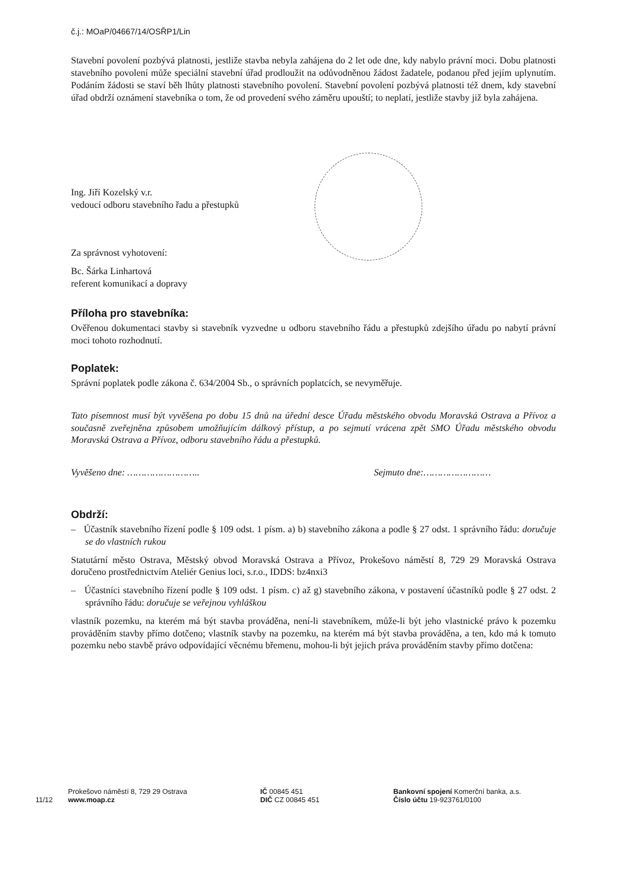č.j.: MOaP/04667/14/OSŘP1/Lin
Stavební povolení pozbývá platnosti, jestliže stavba nebyla zahájena do 2 let ode dne, kdy nabylo právní moci. Dobu platnosti stavebního povolení může speciální stavební úřad prodloužit na odůvodněnou žádost žadatele, podanou před jejím uplynutím. Podáním žádosti se staví běh lhůty platnosti stavebního povolení. Stavební povolení pozbývá platnosti též dnem, kdy stavební úřad obdrží oznámení stavebníka o tom, že od provedení svého záměru upouští; to neplatí, jestliže stavby již byla zahájena.
Ing. Jiří Kozelský v.r.
vedoucí odboru stavebního řadu a přestupků
Za správnost vyhotovení:
Bc. Šárka Linhartová
referent komunikací a dopravy
Příloha pro stavebníka:
Ověřenou dokumentaci stavby si stavebník vyzvedne u odboru stavebního řádu a přestupků zdejšího úřadu po nabytí právní moci tohoto rozhodnutí.
Poplatek:
Správní poplatek podle zákona č. 634/2004 Sb., o správních poplatcích, se nevyměřuje.
Tato písemnost musí být vyvěšena po dobu 15 dnů na úřední desce Úřadu městského obvodu Moravská Ostrava a Přívoz a současně zveřejněna způsobem umožňujícím dálkový přístup, a po sejmutí vrácena zpět SMO Úřadu městského obvodu Moravská Ostrava a Přívoz, odboru stavebního řádu a přestupků.
Vyvěšeno dne: …………………….. Sejmuto dne:……………………
Obdrží:
– Účastník stavebního řízení podle § 109 odst. 1 písm. a) b) stavebního zákona a podle § 27 odst. 1 správního řádu: doručuje se do vlastních rukou
Statutární město Ostrava, Městský obvod Moravská Ostrava a Přívoz, Prokešovo náměstí 8, 729 29 Moravská Ostrava doručeno prostřednictvím Ateliér Genius loci, s.r.o., IDDS: bz4nxi3
– Účastníci stavebního řízení podle § 109 odst. 1 písm. c) až g) stavebního zákona, v postavení účastníků podle § 27 odst. 2 správního řádu: doručuje se veřejnou vyhláškou
vlastník pozemku, na kterém má být stavba prováděna, není-li stavebníkem, může-li být jeho vlastnické právo k pozemku prováděním stavby přímo dotčeno; vlastník stavby na pozemku, na kterém má být stavba prováděna, a ten, kdo má k tomuto pozemku nebo stavbě právo odpovídající věcnému břemenu, mohou-li být jejich práva prováděním stavby přímo dotčena:
11/12
Prokešovo náměstí 8, 729 29 Ostrava
www.moap.cz
IČ 00845 451
DIČ CZ 00845 451
Bankovní spojení Komerční banka, a.s.
Číslo účtu 19-923761/0100